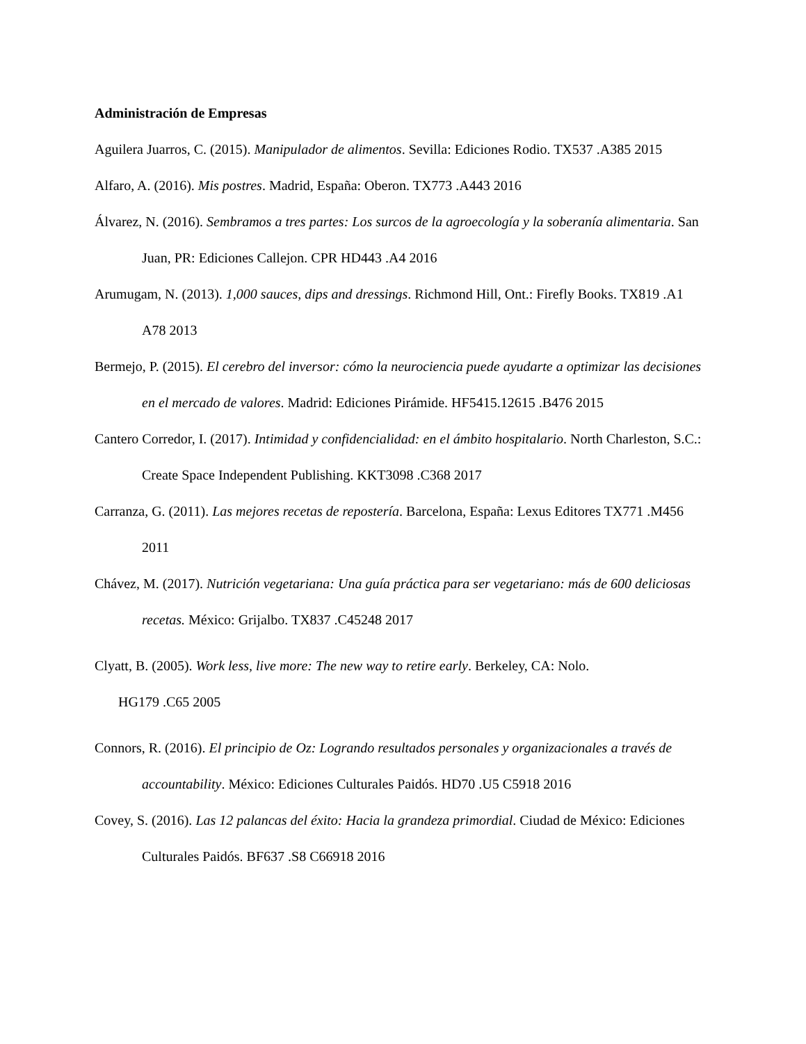Administración de Empresas
Aguilera Juarros, C. (2015). Manipulador de alimentos. Sevilla: Ediciones Rodio. TX537 .A385 2015
Alfaro, A. (2016). Mis postres. Madrid, España: Oberon. TX773 .A443 2016
Álvarez, N. (2016). Sembramos a tres partes: Los surcos de la agroecología y la soberanía alimentaria. San Juan, PR: Ediciones Callejon. CPR HD443 .A4 2016
Arumugam, N. (2013). 1,000 sauces, dips and dressings. Richmond Hill, Ont.: Firefly Books. TX819 .A1 A78 2013
Bermejo, P. (2015). El cerebro del inversor: cómo la neurociencia puede ayudarte a optimizar las decisiones en el mercado de valores. Madrid: Ediciones Pirámide. HF5415.12615 .B476 2015
Cantero Corredor, I. (2017). Intimidad y confidencialidad: en el ámbito hospitalario. North Charleston, S.C.: Create Space Independent Publishing. KKT3098 .C368 2017
Carranza, G. (2011). Las mejores recetas de repostería. Barcelona, España: Lexus Editores TX771 .M456 2011
Chávez, M. (2017). Nutrición vegetariana: Una guía práctica para ser vegetariano: más de 600 deliciosas recetas. México: Grijalbo. TX837 .C45248 2017
Clyatt, B. (2005). Work less, live more: The new way to retire early. Berkeley, CA: Nolo.
HG179 .C65 2005
Connors, R. (2016). El principio de Oz: Logrando resultados personales y organizacionales a través de accountability. México: Ediciones Culturales Paidós. HD70 .U5 C5918 2016
Covey, S. (2016). Las 12 palancas del éxito: Hacia la grandeza primordial. Ciudad de México: Ediciones Culturales Paidós. BF637 .S8 C66918 2016